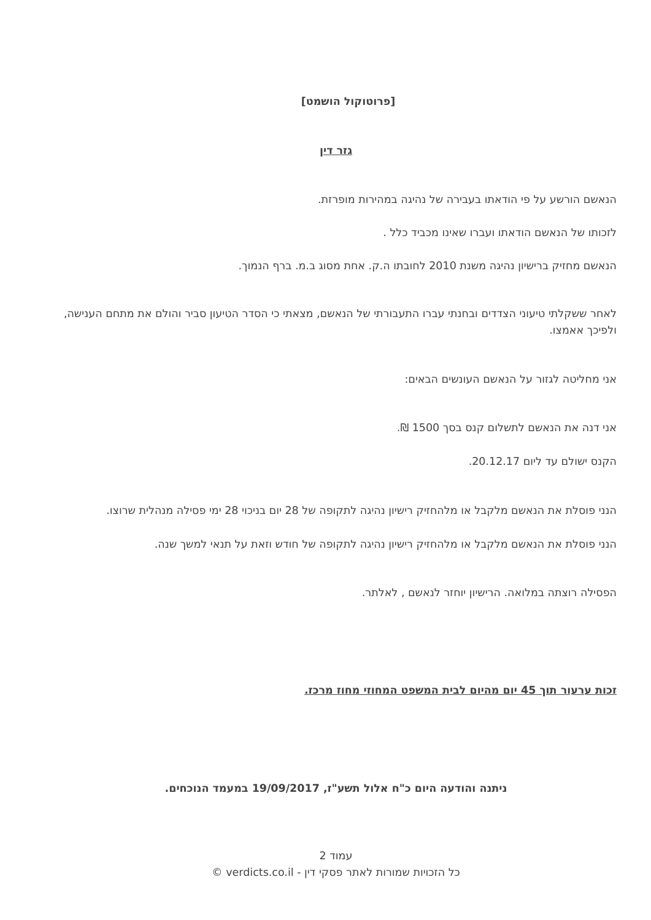[פרוטוקול הושמט]
גזר דין
הנאשם הורשע על פי הודאתו בעבירה של נהיגה במהירות מופרזת.
לזכותו של הנאשם הודאתו ועברו שאינו מכביד כלל .
הנאשם מחזיק ברישיון נהיגה משנת 2010 לחובתו ה.ק. אחת מסוג ב.מ. ברף הנמוך.
לאחר ששקלתי טיעוני הצדדים ובחנתי עברו התעבורתי של הנאשם, מצאתי כי הסדר הטיעון סביר והולם את מתחם הענישה, ולפיכך אאמצו.
אני מחליטה לגזור על הנאשם העונשים הבאים:
אני דנה את הנאשם לתשלום קנס בסך 1500 ₪.
הקנס ישולם עד ליום 20.12.17.
הנני פוסלת את הנאשם מלקבל או מלהחזיק רישיון נהיגה לתקופה של 28 יום בניכוי 28 ימי פסילה מנהלית שרוצו.
הנני פוסלת את הנאשם מלקבל או מלהחזיק רישיון נהיגה לתקופה של חודש וזאת על תנאי למשך שנה.
הפסילה רוצתה במלואה. הרישיון יוחזר לנאשם , לאלתר.
זכות ערעור תוך 45 יום מהיום לבית המשפט המחוזי מחוז מרכז.
ניתנה והודעה היום כ"ח אלול תשע"ז, 19/09/2017 במעמד הנוכחים.
עמוד 2
כל הזכויות שמורות לאתר פסקי דין - verdicts.co.il ©